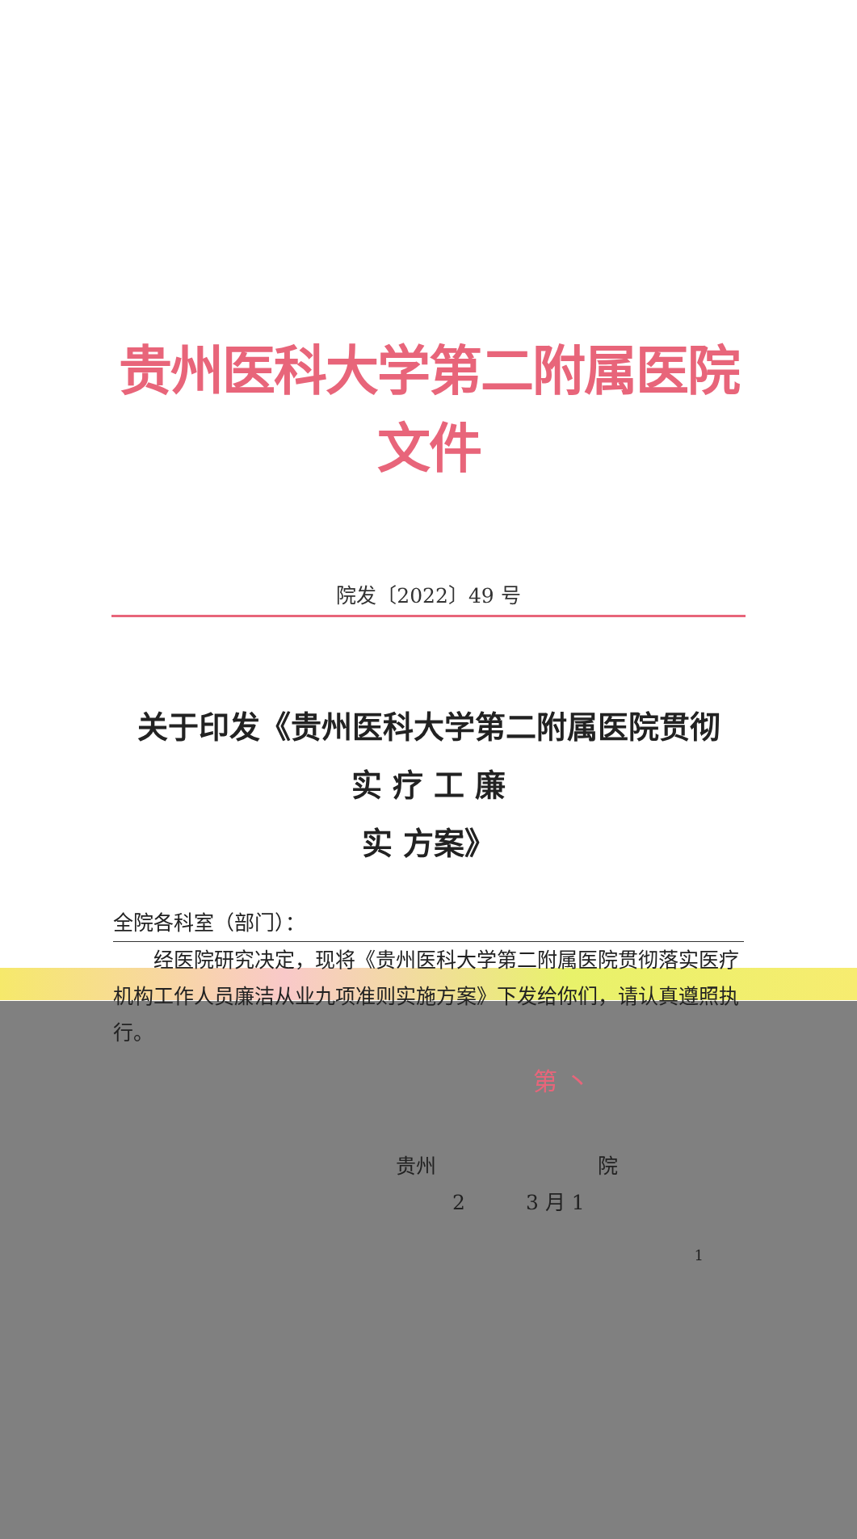贵州医科大学第二附属医院文件
院发〔2022〕49 号
关于印发《贵州医科大学第二附属医院贯彻
实 疗 工 廉
实 方案》
全院各科室（部门）：
　　经医院研究决定，现将《贵州医科大学第二附属医院贯彻落实医疗机构工作人员廉洁从业九项准则实施方案》下发给你们，请认真遵照执行。
第 丶
贵州　　　　　　　　院
2　　　3 月 1
1